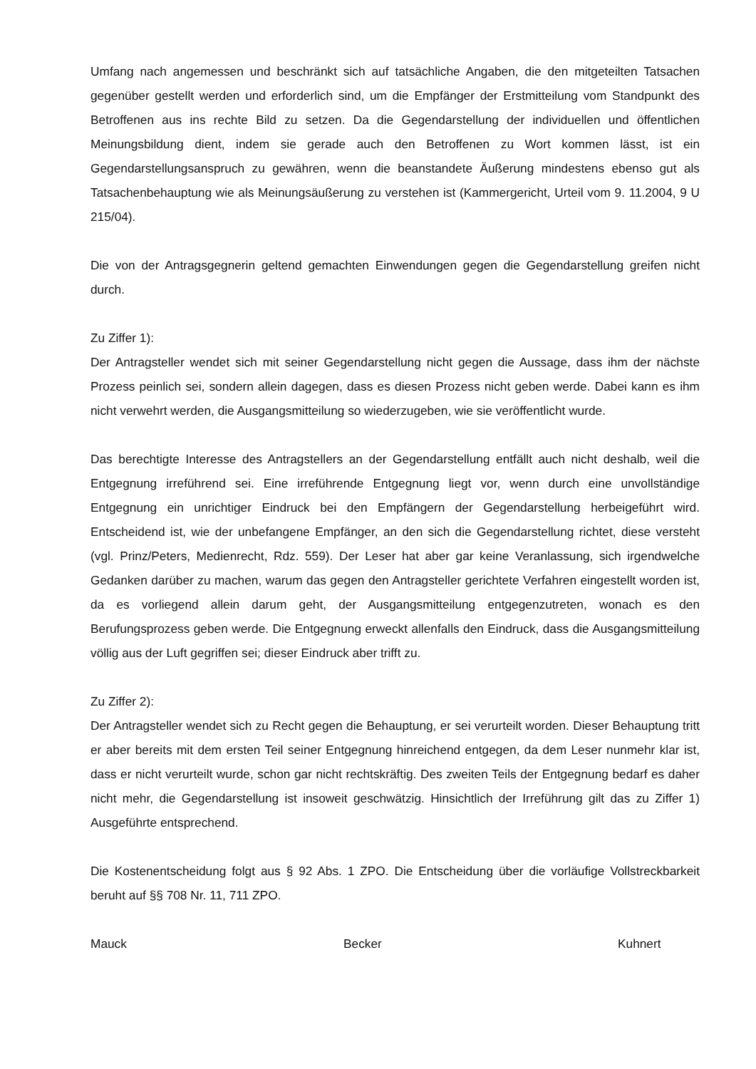Umfang nach angemessen und beschränkt sich auf tatsächliche Angaben, die den mitgeteilten Tatsachen gegenüber gestellt werden und erforderlich sind, um die Empfänger der Erstmitteilung vom Standpunkt des Betroffenen aus ins rechte Bild zu setzen. Da die Gegendarstellung der individuellen und öffentlichen Meinungsbildung dient, indem sie gerade auch den Betroffenen zu Wort kommen lässt, ist ein Gegendarstellungsanspruch zu gewähren, wenn die beanstandete Äußerung mindestens ebenso gut als Tatsachenbehauptung wie als Meinungsäußerung zu verstehen ist (Kammergericht, Urteil vom 9. 11.2004, 9 U 215/04).
Die von der Antragsgegnerin geltend gemachten Einwendungen gegen die Gegendarstellung greifen nicht durch.
Zu Ziffer 1):
Der Antragsteller wendet sich mit seiner Gegendarstellung nicht gegen die Aussage, dass ihm der nächste Prozess peinlich sei, sondern allein dagegen, dass es diesen Prozess nicht geben werde. Dabei kann es ihm nicht verwehrt werden, die Ausgangsmitteilung so wiederzugeben, wie sie veröffentlicht wurde.
Das berechtigte Interesse des Antragstellers an der Gegendarstellung entfällt auch nicht deshalb, weil die Entgegnung irreführend sei. Eine irreführende Entgegnung liegt vor, wenn durch eine unvollständige Entgegnung ein unrichtiger Eindruck bei den Empfängern der Gegendarstellung herbeigeführt wird. Entscheidend ist, wie der unbefangene Empfänger, an den sich die Gegendarstellung richtet, diese versteht (vgl. Prinz/Peters, Medienrecht, Rdz. 559). Der Leser hat aber gar keine Veranlassung, sich irgendwelche Gedanken darüber zu machen, warum das gegen den Antragsteller gerichtete Verfahren eingestellt worden ist, da es vorliegend allein darum geht, der Ausgangsmitteilung entgegenzutreten, wonach es den Berufungsprozess geben werde. Die Entgegnung erweckt allenfalls den Eindruck, dass die Ausgangsmitteilung völlig aus der Luft gegriffen sei; dieser Eindruck aber trifft zu.
Zu Ziffer 2):
Der Antragsteller wendet sich zu Recht gegen die Behauptung, er sei verurteilt worden. Dieser Behauptung tritt er aber bereits mit dem ersten Teil seiner Entgegnung hinreichend entgegen, da dem Leser nunmehr klar ist, dass er nicht verurteilt wurde, schon gar nicht rechtskräftig. Des zweiten Teils der Entgegnung bedarf es daher nicht mehr, die Gegendarstellung ist insoweit geschwätzig. Hinsichtlich der Irreführung gilt das zu Ziffer 1) Ausgeführte entsprechend.
Die Kostenentscheidung folgt aus § 92 Abs. 1 ZPO. Die Entscheidung über die vorläufige Vollstreckbarkeit beruht auf §§ 708 Nr. 11, 711 ZPO.
Mauck Becker Kuhnert